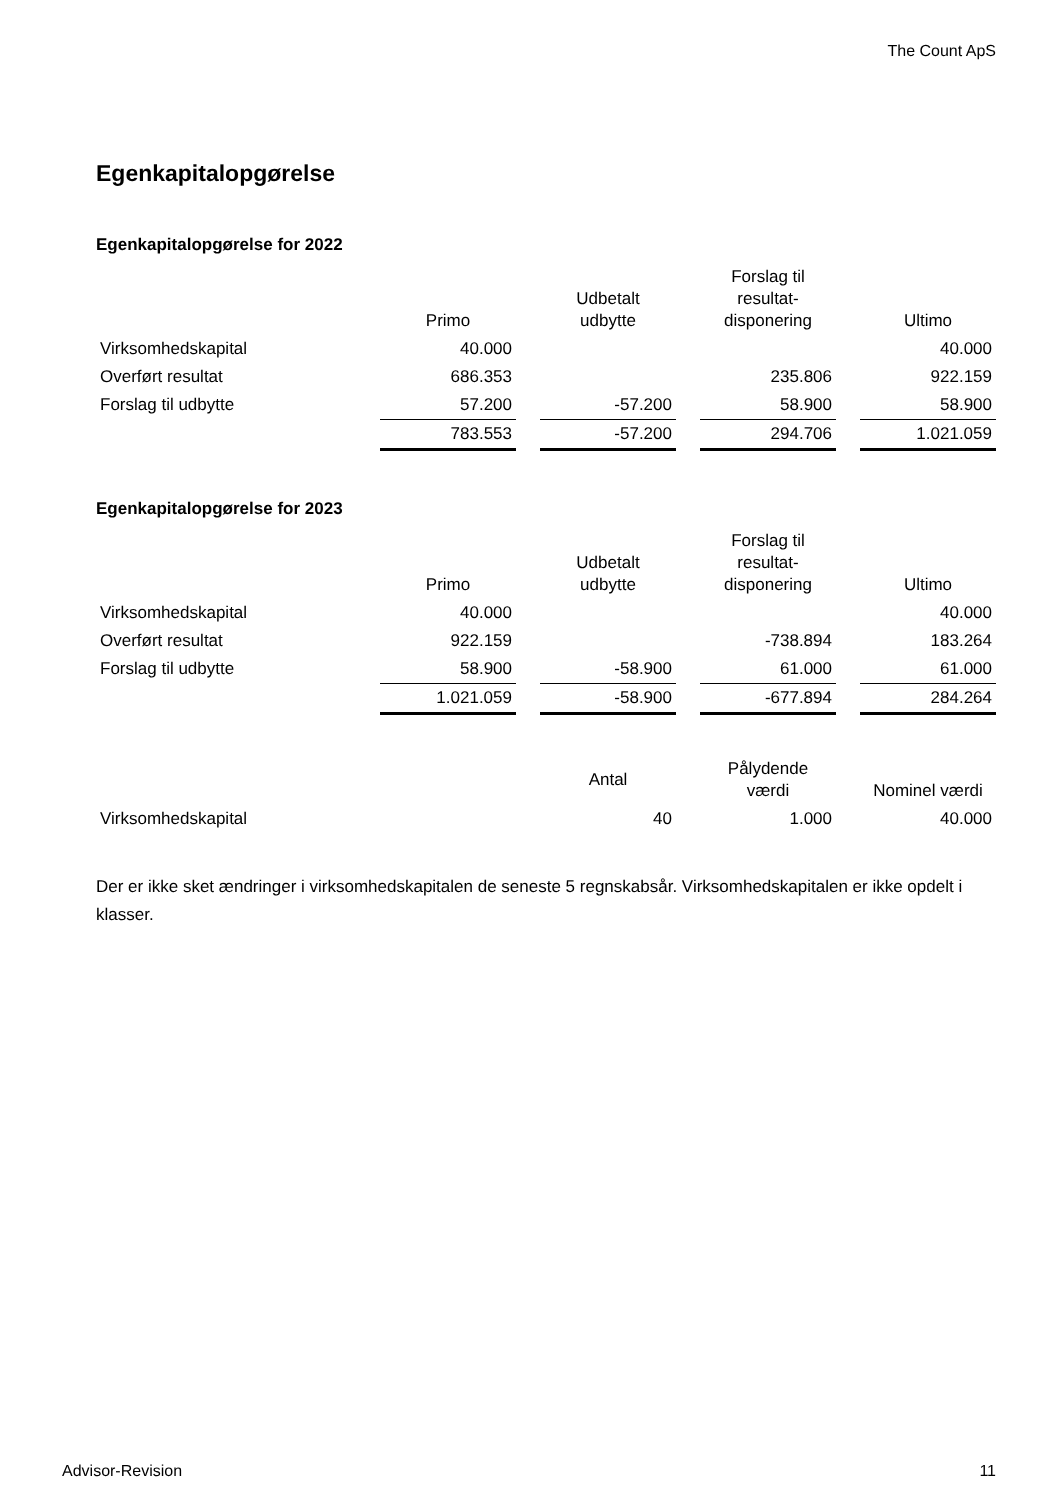The Count ApS
Egenkapitalopgørelse
Egenkapitalopgørelse for 2022
| | Primo | Udbetalt udbytte | Forslag til resultat- disponering | Ultimo |
| --- | --- | --- | --- | --- |
| Virksomhedskapital | 40.000 | | | 40.000 |
| Overført resultat | 686.353 | | 235.806 | 922.159 |
| Forslag til udbytte | 57.200 | -57.200 | 58.900 | 58.900 |
| | 783.553 | -57.200 | 294.706 | 1.021.059 |
Egenkapitalopgørelse for 2023
| | Primo | Udbetalt udbytte | Forslag til resultat- disponering | Ultimo |
| --- | --- | --- | --- | --- |
| Virksomhedskapital | 40.000 | | | 40.000 |
| Overført resultat | 922.159 | | -738.894 | 183.264 |
| Forslag til udbytte | 58.900 | -58.900 | 61.000 | 61.000 |
| | 1.021.059 | -58.900 | -677.894 | 284.264 |
| | | Antal | Pålydende værdi | Nominel værdi |
| --- | --- | --- | --- | --- |
| Virksomhedskapital | | 40 | 1.000 | 40.000 |
Der er ikke sket ændringer i virksomhedskapitalen de seneste 5 regnskabsår. Virksomhedskapitalen er ikke opdelt i klasser.
Advisor-Revision 11